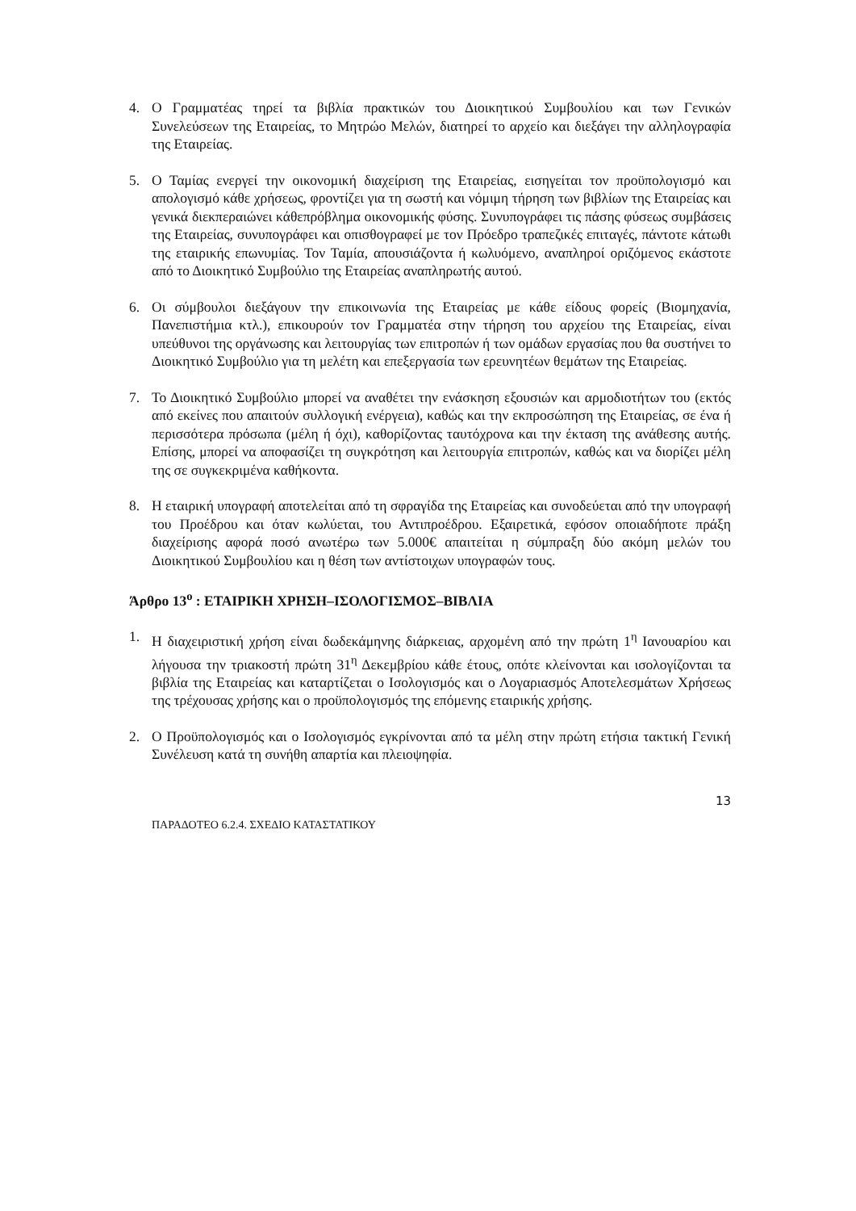4. Ο Γραμματέας τηρεί τα βιβλία πρακτικών του Διοικητικού Συμβουλίου και των Γενικών Συνελεύσεων της Εταιρείας, το Μητρώο Μελών, διατηρεί το αρχείο και διεξάγει την αλληλογραφία της Εταιρείας.
5. Ο Ταμίας ενεργεί την οικονομική διαχείριση της Εταιρείας, εισηγείται τον προϋπολογισμό και απολογισμό κάθε χρήσεως, φροντίζει για τη σωστή και νόμιμη τήρηση των βιβλίων της Εταιρείας και γενικά διεκπεραιώνει κάθεπρόβλημα οικονομικής φύσης. Συνυπογράφει τις πάσης φύσεως συμβάσεις της Εταιρείας, συνυπογράφει και οπισθογραφεί με τον Πρόεδρο τραπεζικές επιταγές, πάντοτε κάτωθι της εταιρικής επωνυμίας. Τον Ταμία, απουσιάζοντα ή κωλυόμενο, αναπληροί οριζόμενος εκάστοτε από το Διοικητικό Συμβούλιο της Εταιρείας αναπληρωτής αυτού.
6. Οι σύμβουλοι διεξάγουν την επικοινωνία της Εταιρείας με κάθε είδους φορείς (Βιομηχανία, Πανεπιστήμια κτλ.), επικουρούν τον Γραμματέα στην τήρηση του αρχείου της Εταιρείας, είναι υπεύθυνοι της οργάνωσης και λειτουργίας των επιτροπών ή των ομάδων εργασίας που θα συστήνει το Διοικητικό Συμβούλιο για τη μελέτη και επεξεργασία των ερευνητέων θεμάτων της Εταιρείας.
7. Το Διοικητικό Συμβούλιο μπορεί να αναθέτει την ενάσκηση εξουσιών και αρμοδιοτήτων του (εκτός από εκείνες που απαιτούν συλλογική ενέργεια), καθώς και την εκπροσώπηση της Εταιρείας, σε ένα ή περισσότερα πρόσωπα (μέλη ή όχι), καθορίζοντας ταυτόχρονα και την έκταση της ανάθεσης αυτής. Επίσης, μπορεί να αποφασίζει τη συγκρότηση και λειτουργία επιτροπών, καθώς και να διορίζει μέλη της σε συγκεκριμένα καθήκοντα.
8. Η εταιρική υπογραφή αποτελείται από τη σφραγίδα της Εταιρείας και συνοδεύεται από την υπογραφή του Προέδρου και όταν κωλύεται, του Αντιπροέδρου. Εξαιρετικά, εφόσον οποιαδήποτε πράξη διαχείρισης αφορά ποσό ανωτέρω των 5.000€ απαιτείται η σύμπραξη δύο ακόμη μελών του Διοικητικού Συμβουλίου και η θέση των αντίστοιχων υπογραφών τους.
Άρθρο 13<sup>ο</sup> : ΕΤΑΙΡΙΚΗ ΧΡΗΣΗ–ΙΣΟΛΟΓΙΣΜΟΣ–ΒΙΒΛΙΑ
1. Η διαχειριστική χρήση είναι δωδεκάμηνης διάρκειας, αρχομένη από την πρώτη 1<sup>η</sup> Ιανουαρίου και λήγουσα την τριακοστή πρώτη 31<sup>η</sup> Δεκεμβρίου κάθε έτους, οπότε κλείνονται και ισολογίζονται τα βιβλία της Εταιρείας και καταρτίζεται ο Ισολογισμός και ο Λογαριασμός Αποτελεσμάτων Χρήσεως της τρέχουσας χρήσης και ο προϋπολογισμός της επόμενης εταιρικής χρήσης.
2. Ο Προϋπολογισμός και ο Ισολογισμός εγκρίνονται από τα μέλη στην πρώτη ετήσια τακτική Γενική Συνέλευση κατά τη συνήθη απαρτία και πλειοψηφία.
13
ΠΑΡΑΔΟΤΕΟ 6.2.4. ΣΧΕΔΙΟ ΚΑΤΑΣΤΑΤΙΚΟΥ